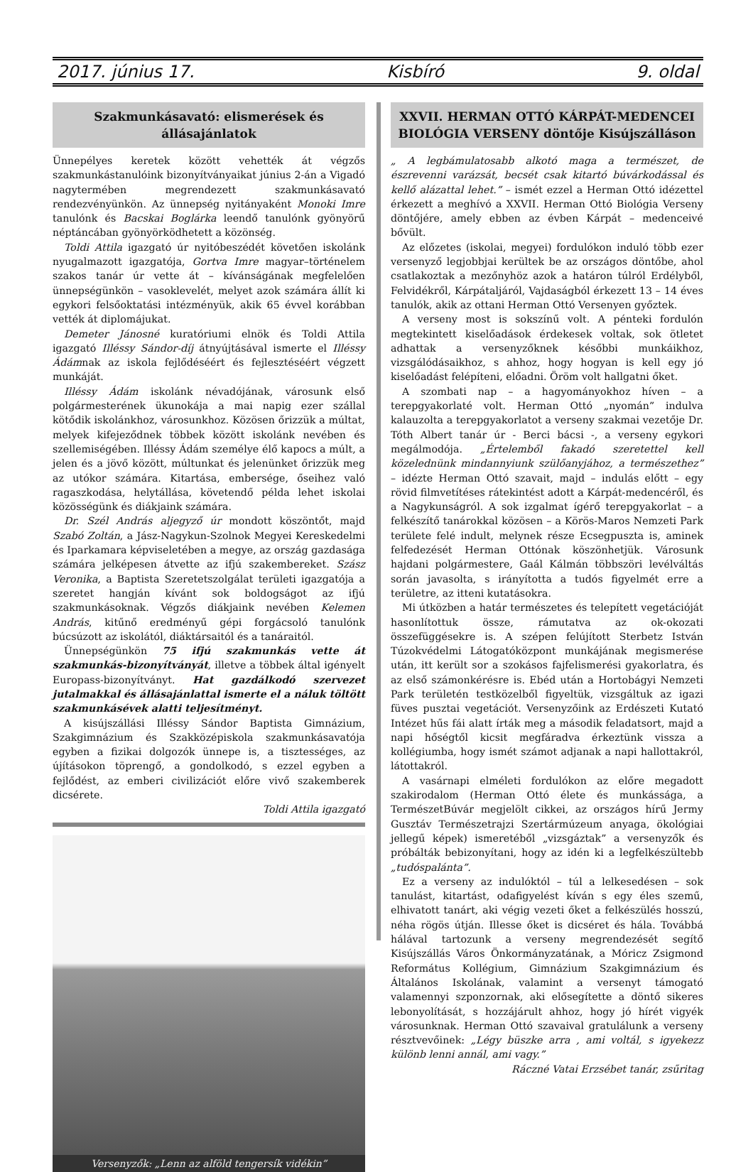2017. június 17. Kisbíró 9. oldal
Szakmunkásavató: elismerések és állásajánlatok
Ünnepélyes keretek között vehették át végzős szakmunkástanulóink bizonyítványaikat június 2-án a Vigadó nagytermében megrendezett szakmunkásavató rendezvényünkön. Az ünnepség nyitányaként Monoki Imre tanulónk és Bacskai Boglárka leendő tanulónk gyönyörű néptáncában gyönyörködhetett a közönség.
Toldi Attila igazgató úr nyitóbeszédét követően iskolánk nyugalmazott igazgatója, Gortva Imre magyar–történelem szakos tanár úr vette át – kívánságának megfelelően ünnepségünkön – vasoklevelét, melyet azok számára állít ki egykori felsőoktatási intézményük, akik 65 évvel korábban vették át diplomájukat.
Demeter Jánosné kuratóriumi elnök és Toldi Attila igazgató Illéssy Sándor-díj átnyújtásával ismerte el Illéssy Ádámnak az iskola fejlődéséért és fejlesztéséért végzett munkáját.
Illéssy Ádám iskolánk névadójának, városunk első polgármesterének ükunokája a mai napig ezer szállal kötődik iskolánkhoz, városunkhoz. Közösen őrizzük a múltat, melyek kifejeződnek többek között iskolánk nevében és szellemiségében. Illéssy Ádám személye élő kapocs a múlt, a jelen és a jövő között, múltunkat és jelenünket őrizzük meg az utókor számára. Kitartása, embersége, őseihez való ragaszkodása, helytállása, követendő példa lehet iskolai közösségünk és diákjaink számára.
Dr. Szél András aljegyző úr mondott köszöntőt, majd Szabó Zoltán, a Jász-Nagykun-Szolnok Megyei Kereskedelmi és Iparkamara képviseletében a megye, az ország gazdasága számára jelképesen átvette az ifjú szakembereket. Szász Veronika, a Baptista Szeretetszolgálat területi igazgatója a szeretet hangján kívánt sok boldogságot az ifjú szakmunkásoknak. Végzős diákjaink nevében Kelemen András, kitűnő eredményű gépi forgácsoló tanulónk búcsúzott az iskolától, diáktársaitól és a tanáraitól.
Ünnepségünkön 75 ifjú szakmunkás vette át szakmunkás-bizonyítványát, illetve a többek által igényelt Europass-bizonyítványt. Hat gazdálkodó szervezet jutalmakkal és állásajánlattal ismerte el a náluk töltött szakmunkásévek alatti teljesítményt.
A kisújszállási Illéssy Sándor Baptista Gimnázium, Szakgimnázium és Szakközépiskola szakmunkásavatója egyben a fizikai dolgozók ünnepe is, a tisztességes, az újításokon töprengő, a gondolkodó, s ezzel egyben a fejlődést, az emberi civilizációt előre vivő szakemberek dicsérete.
Toldi Attila igazgató
Versenyzők: „Lenn az alföld tengersík vidékin”
XXVII. HERMAN OTTÓ KÁRPÁT-MEDENCEI BIOLÓGIA VERSENY döntője Kisújszálláson
„ A legbámulatosabb alkotó maga a természet, de észrevenni varázsát, becsét csak kitartó búvárkodással és kellő alázattal lehet.” – ismét ezzel a Herman Ottó idézettel érkezett a meghívó a XXVII. Herman Ottó Biológia Verseny döntőjére, amely ebben az évben Kárpát – medenceivé bővült.
Az előzetes (iskolai, megyei) fordulókon induló több ezer versenyző legjobbjai kerültek be az országos döntőbe, ahol csatlakoztak a mezőnyhöz azok a határon túlról Erdélyből, Felvidékről, Kárpátaljáról, Vajdaságból érkezett 13 – 14 éves tanulók, akik az ottani Herman Ottó Versenyen győztek.
A verseny most is sokszínű volt. A pénteki fordulón megtekintett kiselőadások érdekesek voltak, sok ötletet adhattak a versenyzőknek későbbi munkáikhoz, vizsgálódásaikhoz, s ahhoz, hogy hogyan is kell egy jó kiselőadást felépíteni, előadni. Öröm volt hallgatni őket.
A szombati nap – a hagyományokhoz híven – a terepgyakorlaté volt. Herman Ottó „nyomán” indulva kalauzolta a terepgyakorlatot a verseny szakmai vezetője Dr. Tóth Albert tanár úr - Berci bácsi -, a verseny egykori megálmodója. „Értelemből fakadó szeretettel kell közelednünk mindannyiunk szülőanyjához, a természethez” – idézte Herman Ottó szavait, majd – indulás előtt – egy rövid filmvetítéses rátekintést adott a Kárpát-medencéről, és a Nagykunságról. A sok izgalmat ígérő terepgyakorlat – a felkészítő tanárokkal közösen – a Körös-Maros Nemzeti Park területe felé indult, melynek része Ecsegpuszta is, aminek felfedezését Herman Ottónak köszönhetjük. Városunk hajdani polgármestere, Gaál Kálmán többszöri levélváltás során javasolta, s irányította a tudós figyelmét erre a területre, az itteni kutatásokra.
Mi útközben a határ természetes és telepített vegetációját hasonlítottuk össze, rámutatva az ok-okozati összefüggésekre is. A szépen felújított Sterbetz István Túzokvédelmi Látogatóközpont munkájának megismerése után, itt került sor a szokásos fajfelismerési gyakorlatra, és az első számonkérésre is. Ebéd után a Hortobágyi Nemzeti Park területén testközelből figyeltük, vizsgáltuk az igazi füves pusztai vegetációt. Versenyzőink az Erdészeti Kutató Intézet hűs fái alatt írták meg a második feladatsort, majd a napi hőségtől kicsit megfáradva érkeztünk vissza a kollégiumba, hogy ismét számot adjanak a napi hallottakról, látottakról.
A vasárnapi elméleti fordulókon az előre megadott szakirodalom (Herman Ottó élete és munkássága, a TermészetBúvár megjelölt cikkei, az országos hírű Jermy Gusztáv Természetrajzi Szertármúzeum anyaga, ökológiai jellegű képek) ismeretéből „vizsgáztak” a versenyzők és próbálták bebizonyítani, hogy az idén ki a legfelkészültebb „tudóspalánta”.
Ez a verseny az indulóktól – túl a lelkesedésen – sok tanulást, kitartást, odafigyelést kíván s egy éles szemű, elhivatott tanárt, aki végig vezeti őket a felkészülés hosszú, néha rögös útján. Illesse őket is dicséret és hála. Továbbá hálával tartozunk a verseny megrendezését segítő Kisújszállás Város Önkormányzatának, a Móricz Zsigmond Református Kollégium, Gimnázium Szakgimnázium és Általános Iskolának, valamint a versenyt támogató valamennyi szponzornak, aki elősegítette a döntő sikeres lebonyolítását, s hozzájárult ahhoz, hogy jó hírét vigyék városunknak. Herman Ottó szavaival gratulálunk a verseny résztvevőinek: „Légy büszke arra , ami voltál, s igyekezz különb lenni annál, ami vagy.”
Ráczné Vatai Erzsébet tanár, zsűritag